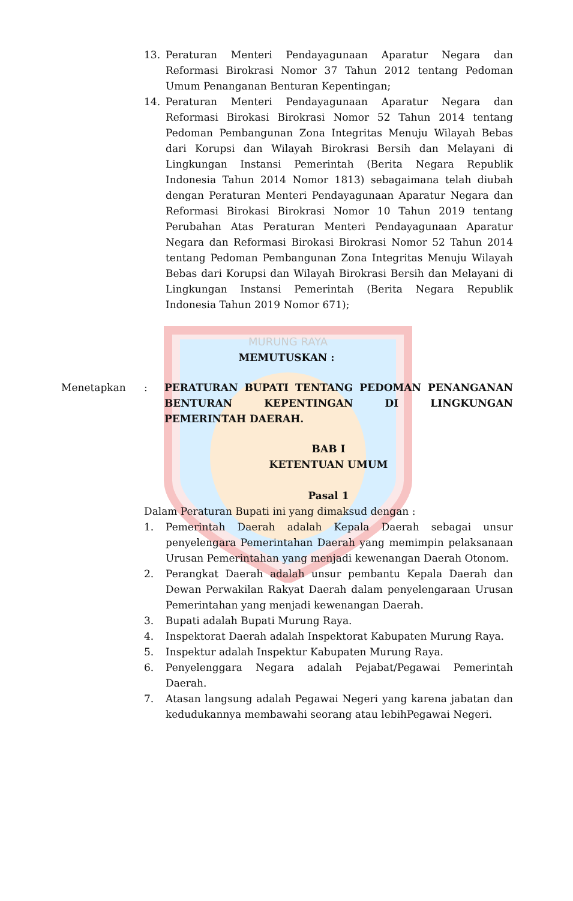MURUNG RAYA
13. Peraturan Menteri Pendayagunaan Aparatur Negara dan Reformasi Birokrasi Nomor 37 Tahun 2012 tentang Pedoman Umum Penanganan Benturan Kepentingan;
14. Peraturan Menteri Pendayagunaan Aparatur Negara dan Reformasi Birokasi Birokrasi Nomor 52 Tahun 2014 tentang Pedoman Pembangunan Zona Integritas Menuju Wilayah Bebas dari Korupsi dan Wilayah Birokrasi Bersih dan Melayani di Lingkungan Instansi Pemerintah (Berita Negara Republik Indonesia Tahun 2014 Nomor 1813) sebagaimana telah diubah dengan Peraturan Menteri Pendayagunaan Aparatur Negara dan Reformasi Birokasi Birokrasi Nomor 10 Tahun 2019 tentang Perubahan Atas Peraturan Menteri Pendayagunaan Aparatur Negara dan Reformasi Birokasi Birokrasi Nomor 52 Tahun 2014 tentang Pedoman Pembangunan Zona Integritas Menuju Wilayah Bebas dari Korupsi dan Wilayah Birokrasi Bersih dan Melayani di Lingkungan Instansi Pemerintah (Berita Negara Republik Indonesia Tahun 2019 Nomor 671);
MEMUTUSKAN :
Menetapkan : PERATURAN BUPATI TENTANG PEDOMAN PENANGANAN BENTURAN KEPENTINGAN DI LINGKUNGAN PEMERINTAH DAERAH.
BAB I
KETENTUAN UMUM
Pasal 1
Dalam Peraturan Bupati ini yang dimaksud dengan :
1. Pemerintah Daerah adalah Kepala Daerah sebagai unsur penyelengara Pemerintahan Daerah yang memimpin pelaksanaan Urusan Pemerintahan yang menjadi kewenangan Daerah Otonom.
2. Perangkat Daerah adalah unsur pembantu Kepala Daerah dan Dewan Perwakilan Rakyat Daerah dalam penyelengaraan Urusan Pemerintahan yang menjadi kewenangan Daerah.
3. Bupati adalah Bupati Murung Raya.
4. Inspektorat Daerah adalah Inspektorat Kabupaten Murung Raya.
5. Inspektur adalah Inspektur Kabupaten Murung Raya.
6. Penyelenggara Negara adalah Pejabat/Pegawai Pemerintah Daerah.
7. Atasan langsung adalah Pegawai Negeri yang karena jabatan dan kedudukannya membawahi seorang atau lebihPegawai Negeri.